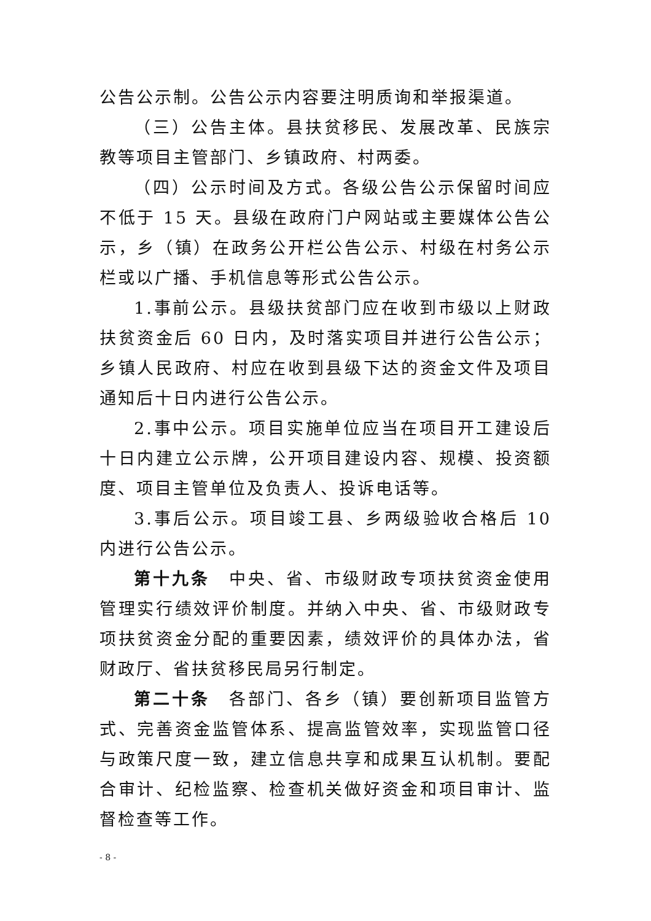公告公示制。公告公示内容要注明质询和举报渠道。
（三）公告主体。县扶贫移民、发展改革、民族宗教等项目主管部门、乡镇政府、村两委。
（四）公示时间及方式。各级公告公示保留时间应不低于 15 天。县级在政府门户网站或主要媒体公告公示，乡（镇）在政务公开栏公告公示、村级在村务公示栏或以广播、手机信息等形式公告公示。
1.事前公示。县级扶贫部门应在收到市级以上财政扶贫资金后 60 日内，及时落实项目并进行公告公示；乡镇人民政府、村应在收到县级下达的资金文件及项目通知后十日内进行公告公示。
2.事中公示。项目实施单位应当在项目开工建设后十日内建立公示牌，公开项目建设内容、规模、投资额度、项目主管单位及负责人、投诉电话等。
3.事后公示。项目竣工县、乡两级验收合格后 10 内进行公告公示。
第十九条　中央、省、市级财政专项扶贫资金使用管理实行绩效评价制度。并纳入中央、省、市级财政专项扶贫资金分配的重要因素，绩效评价的具体办法，省财政厅、省扶贫移民局另行制定。
第二十条　各部门、各乡（镇）要创新项目监管方式、完善资金监管体系、提高监管效率，实现监管口径与政策尺度一致，建立信息共享和成果互认机制。要配合审计、纪检监察、检查机关做好资金和项目审计、监督检查等工作。
- 8 -